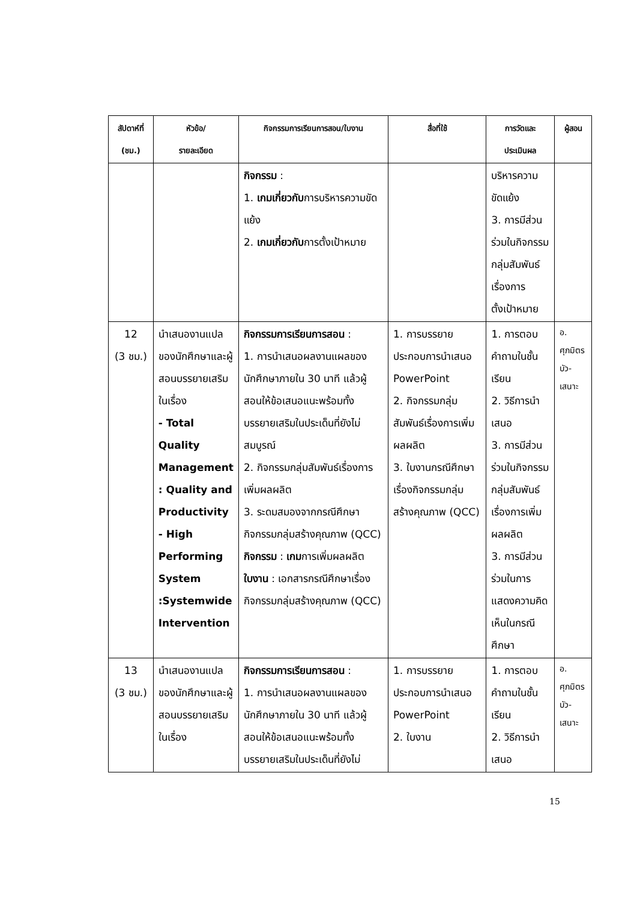| สัปดาห์ที่ (ชม.) | หัวข้อ/ รายละเอียด | กิจกรรมการเรียนการสอน/ใบงาน | สื่อที่ใช้ | การวัดและ ประเมินผล | ผู้สอน |
| --- | --- | --- | --- | --- | --- |
| | | กิจกรรม : 1. เกมเกี่ยวกับ การบริหารความขัดแย้ง 2. เกมเกี่ยวกับ การตั้งเป้าหมาย | | บริหารความขัดแย้ง 3. การมีส่วนร่วมในกิจกรรมกลุ่มสัมพันธ์เรื่องการ ตั้งเป้าหมาย | |
| 12 (3 ชม.) | นำเสนองานแปลของนักศึกษาและผู้สอนบรรยายเสริมในเรื่อง - Total Quality Management : Quality and Productivity - High Performing System :Systemwide Intervention | กิจกรรมการเรียนการสอน : 1. การนำเสนอผลงานแผลของนักศึกษาภายใน 30 นาที แล้วผู้สอนให้ข้อเสนอแนะพร้อมทั้งบรรยายเสริมในประเด็นที่ยังไม่สมบูรณ์ 2. กิจกรรมกลุ่มสัมพันธ์เรื่องการเพิ่มผลผลิต 3. ระดมสมองจากกรณีศึกษากิจกรรมกลุ่มสร้างคุณภาพ (QCC) กิจกรรม : เกม การเพิ่มผลผลิต ใบงาน : เอกสารกรณีศึกษาเรื่องกิจกรรมกลุ่มสร้างคุณภาพ (QCC) | 1. การบรรยายประกอบการนำเสนอ PowerPoint 2. กิจกรรมกลุ่มสัมพันธ์เรื่องการเพิ่มผลผลิต 3. ใบงานกรณีศึกษาเรื่องกิจกรรมกลุ่มสร้างคุณภาพ (QCC) | 1. การตอบคำถามในชั้นเรียน 2. วิธีการนำเสนอ 3. การมีส่วนร่วมในกิจกรรมกลุ่มสัมพันธ์เรื่องการเพิ่มผลผลิต 3. การมีส่วนร่วมในการแสดงความคิดเห็นในกรณีศึกษา | อ. ศุภมิตร บัว- เสนาะ |
| 13 (3 ชม.) | นำเสนองานแปลของนักศึกษาและผู้สอนบรรยายเสริมในเรื่อง | กิจกรรมการเรียนการสอน : 1. การนำเสนอผลงานแผลของนักศึกษาภายใน 30 นาที แล้วผู้สอนให้ข้อเสนอแนะพร้อมทั้งบรรยายเสริมในประเด็นที่ยังไม่ | 1. การบรรยายประกอบการนำเสนอ PowerPoint 2. ใบงาน | 1. การตอบคำถามในชั้นเรียน 2. วิธีการนำเสนอ | อ. ศุภมิตร บัว- เสนาะ |
15